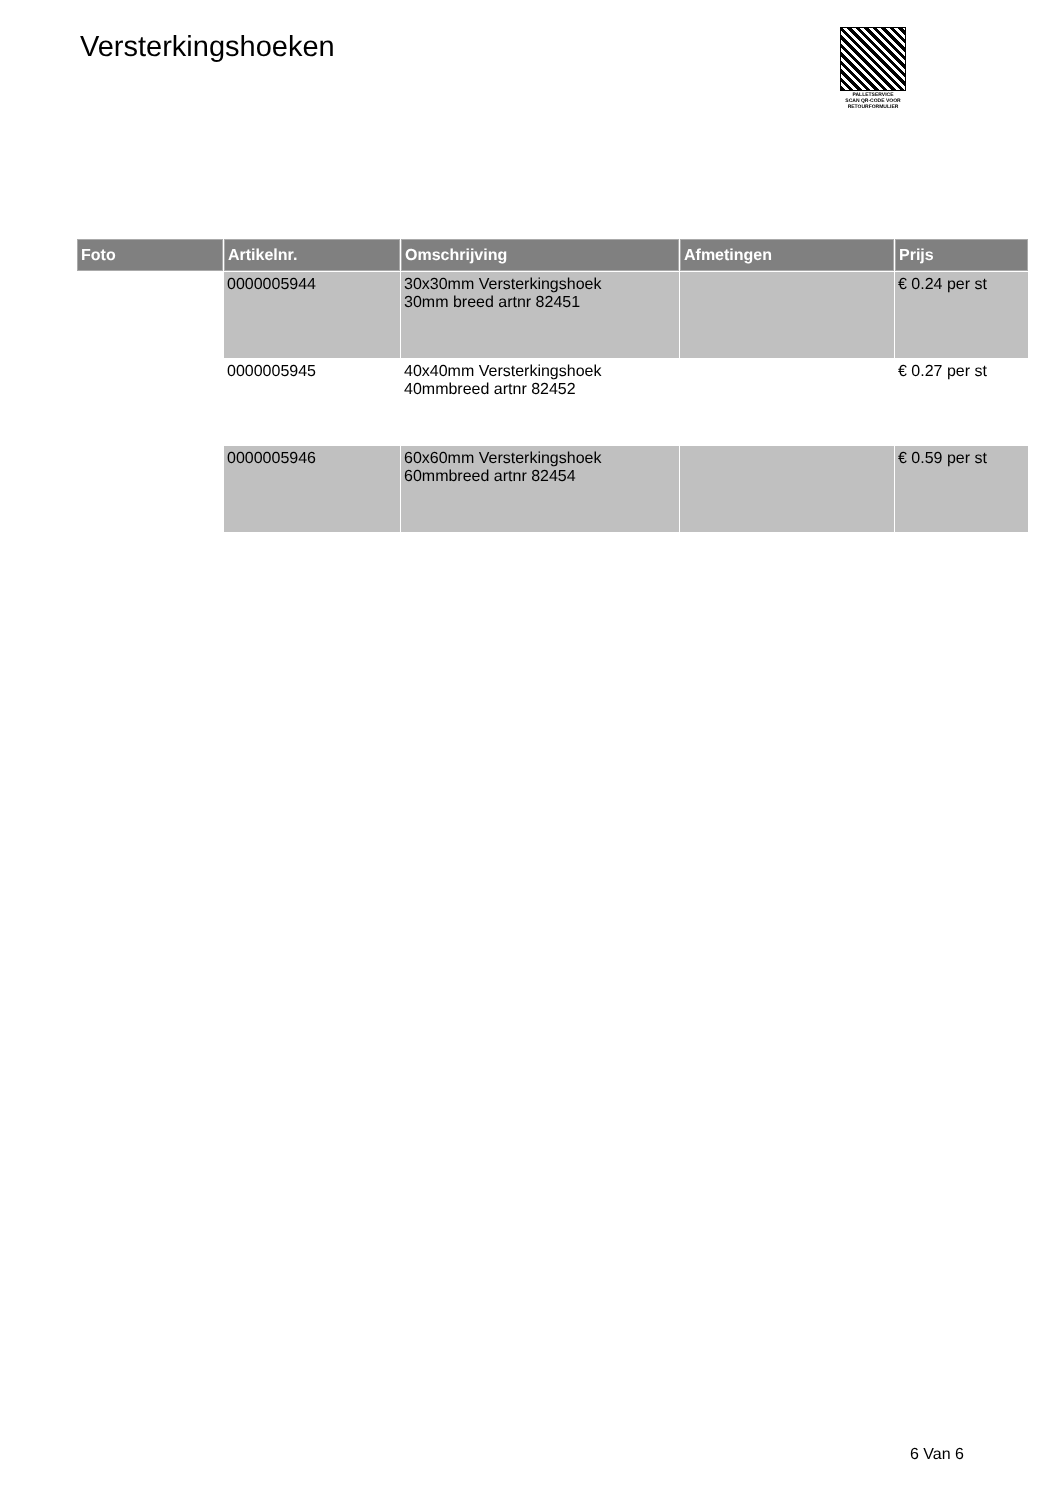Versterkingshoeken
PALLETSERVICE
SCAN QR-CODE VOOR
RETOURFORMULIER
| Foto | Artikelnr. | Omschrijving | Afmetingen | Prijs |
| --- | --- | --- | --- | --- |
| | 0000005944 | 30x30mm Versterkingshoek 30mm breed artnr 82451 | | € 0.24 per st |
| | 0000005945 | 40x40mm Versterkingshoek 40mmbreed artnr 82452 | | € 0.27 per st |
| | 0000005946 | 60x60mm Versterkingshoek 60mmbreed artnr 82454 | | € 0.59 per st |
6 Van 6